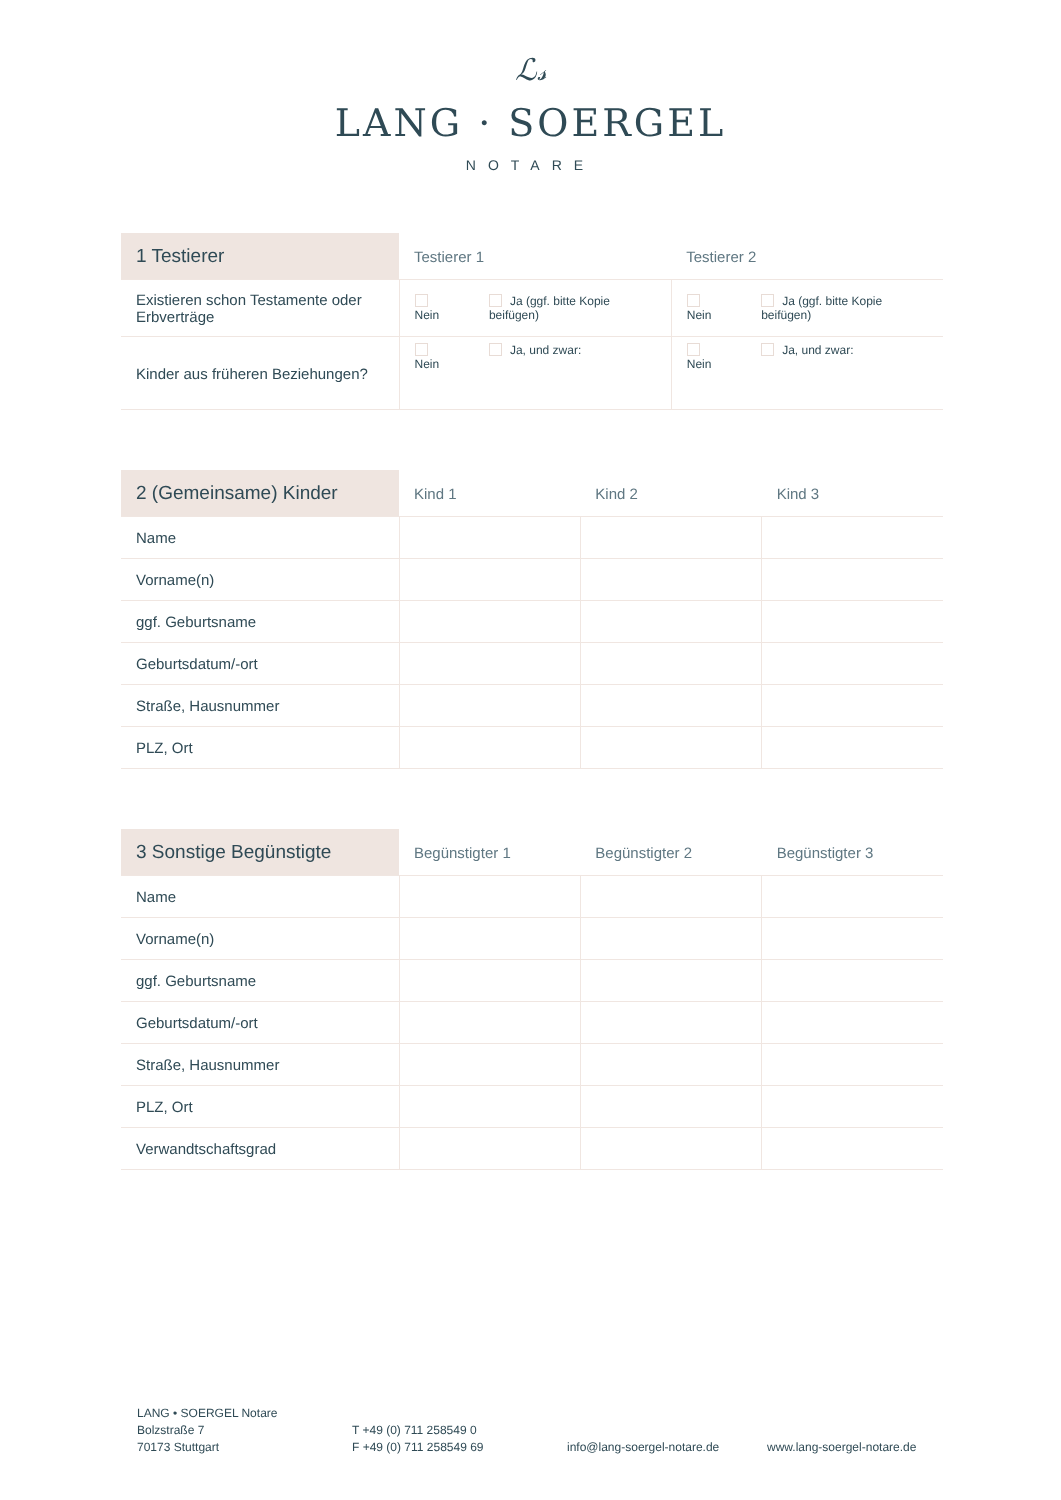ℒ𝓈
LANG · SOERGEL
NOTARE
| 1 Testierer | Testierer 1 | | Testierer 2 | |
| --- | --- | --- | --- | --- |
| Existieren schon Testamente oder Erbverträge | Nein | Ja (ggf. bitte Kopie beifügen) | Nein | Ja (ggf. bitte Kopie beifügen) |
| Kinder aus früheren Beziehungen? | Nein | Ja, und zwar: | Nein | Ja, und zwar: |
| 2 (Gemeinsame) Kinder | Kind 1 | Kind 2 | Kind 3 |
| --- | --- | --- | --- |
| Name | | | |
| Vorname(n) | | | |
| ggf. Geburtsname | | | |
| Geburtsdatum/-ort | | | |
| Straße, Hausnummer | | | |
| PLZ, Ort | | | |
| 3 Sonstige Begünstigte | Begünstigter 1 | Begünstigter 2 | Begünstigter 3 |
| --- | --- | --- | --- |
| Name | | | |
| Vorname(n) | | | |
| ggf. Geburtsname | | | |
| Geburtsdatum/-ort | | | |
| Straße, Hausnummer | | | |
| PLZ, Ort | | | |
| Verwandtschaftsgrad | | | |
LANG • SOERGEL Notare
Bolzstraße 7
70173 Stuttgart
T +49 (0) 711 258549 0
F +49 (0) 711 258549 69
info@lang-soergel-notare.de www.lang-soergel-notare.de